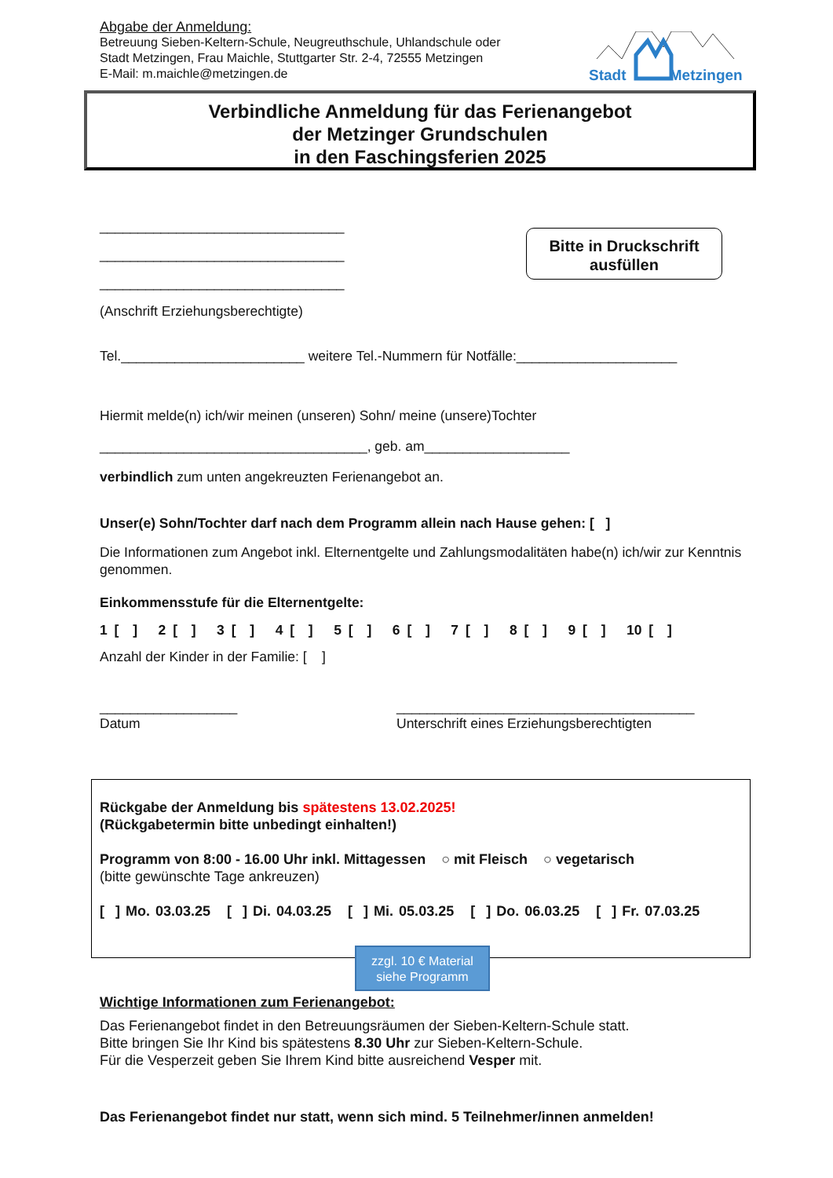Abgabe der Anmeldung:
Betreuung Sieben-Keltern-Schule, Neugreuthschule, Uhlandschule oder
Stadt Metzingen, Frau Maichle, Stuttgarter Str. 2-4, 72555 Metzingen
E-Mail: m.maichle@metzingen.de
Stadt Metzingen
Verbindliche Anmeldung für das Ferienangebot
der Metzinger Grundschulen
in den Faschingsferien 2025
________________________________
________________________________
________________________________
(Anschrift Erziehungsberechtigte)
Bitte in Druckschrift ausfüllen
Tel.________________________ weitere Tel.-Nummern für Notfälle:_____________________
Hiermit melde(n) ich/wir meinen (unseren) Sohn/ meine (unsere)Tochter
___________________________________, geb. am___________________
verbindlich zum unten angekreuzten Ferienangebot an.
Unser(e) Sohn/Tochter darf nach dem Programm allein nach Hause gehen: [ ]
Die Informationen zum Angebot inkl. Elternentgelte und Zahlungsmodalitäten habe(n) ich/wir zur Kenntnis genommen.
Einkommensstufe für die Elternentgelte:
1 [ ] 2 [ ] 3 [ ] 4 [ ] 5 [ ] 6 [ ] 7 [ ] 8 [ ] 9 [ ] 10 [ ]
Anzahl der Kinder in der Familie: [ ]
__________________
Datum
_______________________________________
Unterschrift eines Erziehungsberechtigten
Rückgabe der Anmeldung bis spätestens 13.02.2025!
(Rückgabetermin bitte unbedingt einhalten!)
Programm von 8:00 - 16.00 Uhr inkl. Mittagessen ○ mit Fleisch ○ vegetarisch
(bitte gewünschte Tage ankreuzen)
[ ] Mo. 03.03.25 [ ] Di. 04.03.25 [ ] Mi. 05.03.25 [ ] Do. 06.03.25 [ ] Fr. 07.03.25
zzgl. 10 € Material
siehe Programm
Wichtige Informationen zum Ferienangebot:
Das Ferienangebot findet in den Betreuungsräumen der Sieben-Keltern-Schule statt.
Bitte bringen Sie Ihr Kind bis spätestens 8.30 Uhr zur Sieben-Keltern-Schule.
Für die Vesperzeit geben Sie Ihrem Kind bitte ausreichend Vesper mit.
Das Ferienangebot findet nur statt, wenn sich mind. 5 Teilnehmer/innen anmelden!